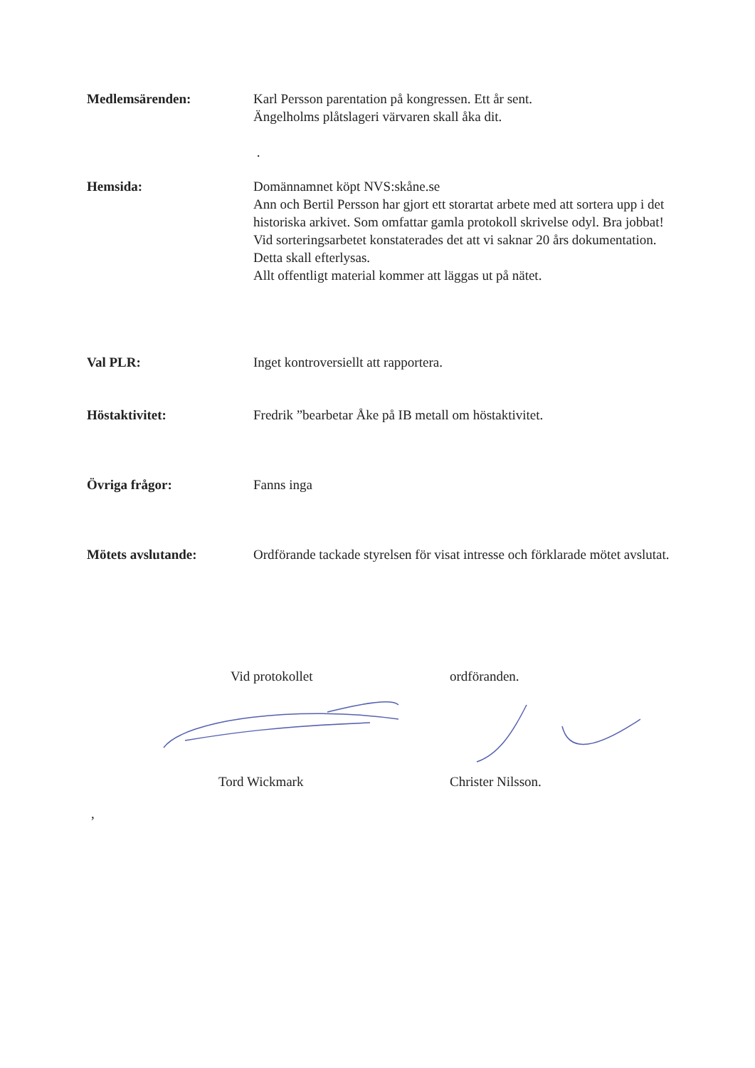Medlemsärenden: Karl Persson parentation på kongressen. Ett år sent.
Ängelholms plåtslageri värvaren skall åka dit.
.
Hemsida: Domännamnet köpt NVS:skåne.se
Ann och Bertil Persson har gjort ett storartat arbete med att sortera upp i det historiska arkivet. Som omfattar gamla protokoll skrivelse odyl. Bra jobbat!
Vid sorteringsarbetet konstaterades det att vi saknar 20 års dokumentation. Detta skall efterlysas.
Allt offentligt material kommer att läggas ut på nätet.
Val PLR: Inget kontroversiellt att rapportera.
Höstaktivitet: Fredrik ”bearbetar Åke på IB metall om höstaktivitet.
Övriga frågor: Fanns inga
Mötets avslutande: Ordförande tackade styrelsen för visat intresse och förklarade mötet avslutat.
Vid protokollet ordföranden.
Tord Wickmark Christer Nilsson.
,